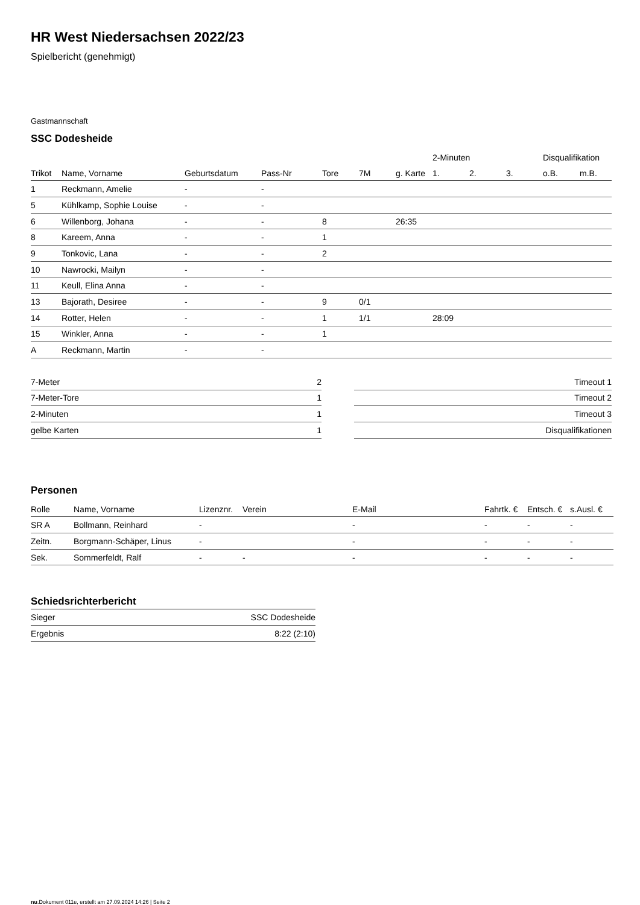HR West Niedersachsen 2022/23
Spielbericht (genehmigt)
Gastmannschaft
SSC Dodesheide
| | | | | | | | 2-Minuten | | | Disqualifikation | |
| --- | --- | --- | --- | --- | --- | --- | --- | --- | --- | --- | --- |
| Trikot | Name, Vorname | Geburtsdatum | Pass-Nr | Tore | 7M | g. Karte | 1. | 2. | 3. | o.B. | m.B. |
| 1 | Reckmann, Amelie | - | - | | | | | | | | |
| 5 | Kühlkamp, Sophie Louise | - | - | | | | | | | | |
| 6 | Willenborg, Johana | - | - | 8 | | 26:35 | | | | | |
| 8 | Kareem, Anna | - | - | 1 | | | | | | | |
| 9 | Tonkovic, Lana | - | - | 2 | | | | | | | |
| 10 | Nawrocki, Mailyn | - | - | | | | | | | | |
| 11 | Keull, Elina Anna | - | - | | | | | | | | |
| 13 | Bajorath, Desiree | - | - | 9 | 0/1 | | | | | | |
| 14 | Rotter, Helen | - | - | 1 | 1/1 | | 28:09 | | | | |
| 15 | Winkler, Anna | - | - | 1 | | | | | | | |
| A | Reckmann, Martin | - | - | | | | | | | | |
| 7-Meter | 2 |
| 7-Meter-Tore | 1 |
| 2-Minuten | 1 |
| gelbe Karten | 1 |
| Timeout 1 |
| Timeout 2 |
| Timeout 3 |
| Disqualifikationen |
Personen
| Rolle | Name, Vorname | Lizenznr. | Verein | E-Mail | Fahrtk. € | Entsch. € | s.Ausl. € |
| --- | --- | --- | --- | --- | --- | --- | --- |
| SR A | Bollmann, Reinhard | - | | - | - | - | - |
| Zeitn. | Borgmann-Schäper, Linus | - | | - | - | - | - |
| Sek. | Sommerfeldt, Ralf | - | - | - | - | - | - |
Schiedsrichterbericht
| Sieger | SSC Dodesheide |
| Ergebnis | 8:22 (2:10) |
nu.Dokument 011e, erstellt am 27.09.2024 14:26 | Seite 2